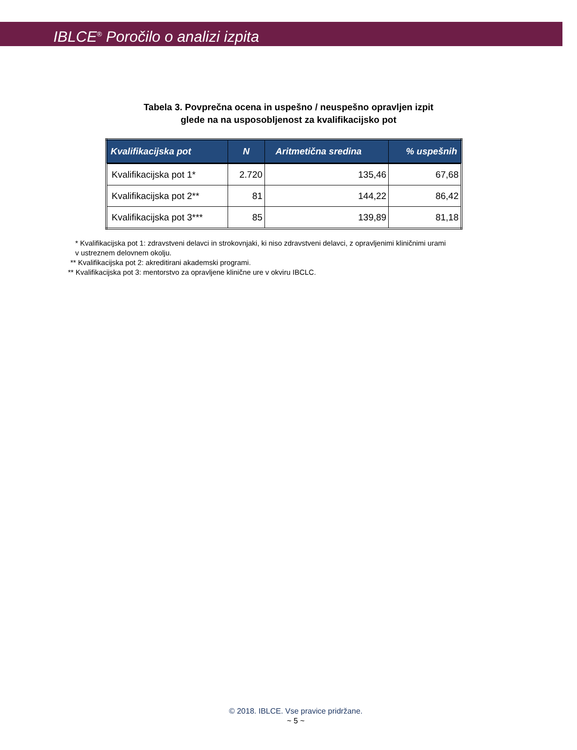IBLCE<sup>®</sup> Poročilo o analizi izpita
Tabela 3. Povprečna ocena in uspešno / neuspešno opravljen izpit
glede na na usposobljenost za kvalifikacijsko pot
| Kvalifikacijska pot | N | Aritmetična sredina | % uspešnih |
| --- | --- | --- | --- |
| Kvalifikacijska pot 1* | 2.720 | 135,46 | 67,68 |
| Kvalifikacijska pot 2** | 81 | 144,22 | 86,42 |
| Kvalifikacijska pot 3*** | 85 | 139,89 | 81,18 |
* Kvalifikacijska pot 1: zdravstveni delavci in strokovnjaki, ki niso zdravstveni delavci, z opravljenimi kliničnimi urami
v ustreznem delovnem okolju.
** Kvalifikacijska pot 2: akreditirani akademski programi.
** Kvalifikacijska pot 3: mentorstvo za opravljene klinične ure v okviru IBCLC.
© 2018. IBLCE. Vse pravice pridržane.
~ 5 ~